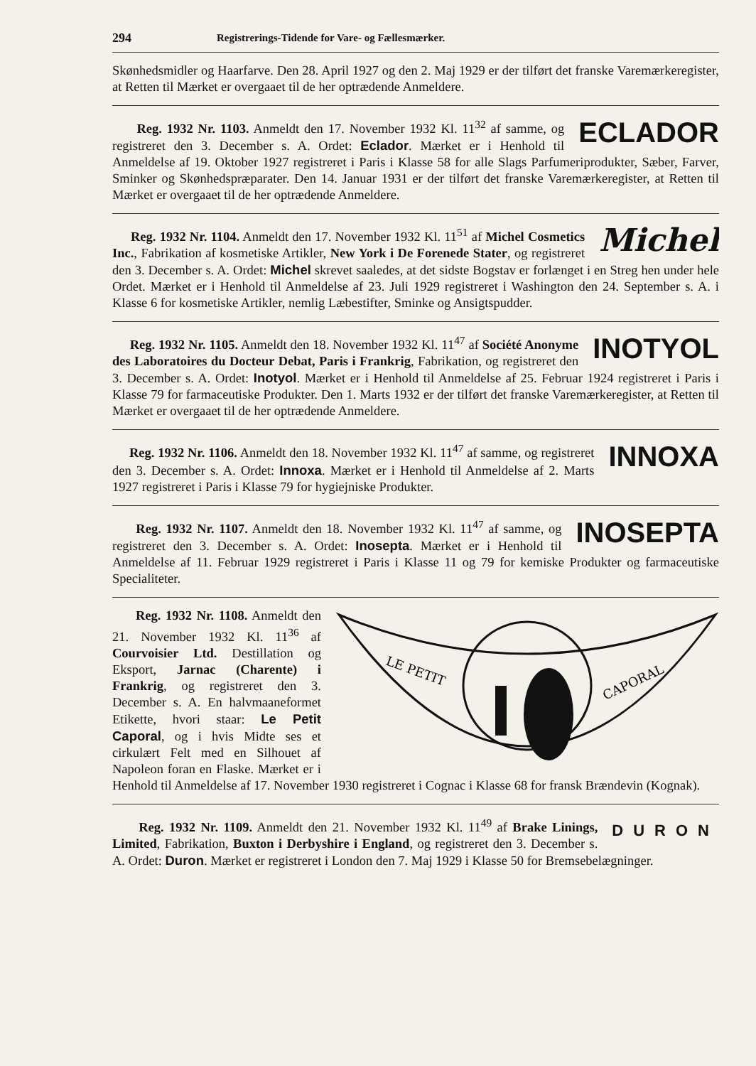294 Registrerings-Tidende for Vare- og Fællesmærker.
Skønhedsmidler og Haarfarve. Den 28. April 1927 og den 2. Maj 1929 er der tilført det franske Varemærkeregister, at Retten til Mærket er overgaaet til de her optrædende Anmeldere.
ECLADOR
Reg. 1932 Nr. 1103. Anmeldt den 17. November 1932 Kl. 11<sup>32</sup> af samme, og registreret den 3. December s. A. Ordet: Eclador. Mærket er i Henhold til Anmeldelse af 19. Oktober 1927 registreret i Paris i Klasse 58 for alle Slags Parfumeriprodukter, Sæber, Farver, Sminker og Skønhedspræparater. Den 14. Januar 1931 er der tilført det franske Varemærkeregister, at Retten til Mærket er overgaaet til de her optrædende Anmeldere.
Michel
Reg. 1932 Nr. 1104. Anmeldt den 17. November 1932 Kl. 11<sup>51</sup> af Michel Cosmetics Inc., Fabrikation af kosmetiske Artikler, New York i De Forenede Stater, og registreret den 3. December s. A. Ordet: Michel skrevet saaledes, at det sidste Bogstav er forlænget i en Streg hen under hele Ordet. Mærket er i Henhold til Anmeldelse af 23. Juli 1929 registreret i Washington den 24. September s. A. i Klasse 6 for kosmetiske Artikler, nemlig Læbestifter, Sminke og Ansigtspudder.
INOTYOL
Reg. 1932 Nr. 1105. Anmeldt den 18. November 1932 Kl. 11<sup>47</sup> af Société Anonyme des Laboratoires du Docteur Debat, Paris i Frankrig, Fabrikation, og registreret den 3. December s. A. Ordet: Inotyol. Mærket er i Henhold til Anmeldelse af 25. Februar 1924 registreret i Paris i Klasse 79 for farmaceutiske Produkter. Den 1. Marts 1932 er der tilført det franske Varemærkeregister, at Retten til Mærket er overgaaet til de her optrædende Anmeldere.
INNOXA
Reg. 1932 Nr. 1106. Anmeldt den 18. November 1932 Kl. 11<sup>47</sup> af samme, og registreret den 3. December s. A. Ordet: Innoxa. Mærket er i Henhold til Anmeldelse af 2. Marts 1927 registreret i Paris i Klasse 79 for hygiejniske Produkter.
INOSEPTA
Reg. 1932 Nr. 1107. Anmeldt den 18. November 1932 Kl. 11<sup>47</sup> af samme, og registreret den 3. December s. A. Ordet: Inosepta. Mærket er i Henhold til Anmeldelse af 11. Februar 1929 registreret i Paris i Klasse 11 og 79 for kemiske Produkter og farmaceutiske Specialiteter.
LE PETIT
CAPORAL
Reg. 1932 Nr. 1108. Anmeldt den 21. November 1932 Kl. 11<sup>36</sup> af Courvoisier Ltd. Destillation og Eksport, Jarnac (Charente) i Frankrig, og registreret den 3. December s. A. En halvmaaneformet Etikette, hvori staar: Le Petit Caporal, og i hvis Midte ses et cirkulært Felt med en Silhouet af Napoleon foran en Flaske. Mærket er i Henhold til Anmeldelse af 17. November 1930 registreret i Cognac i Klasse 68 for fransk Brændevin (Kognak).
DURON
Reg. 1932 Nr. 1109. Anmeldt den 21. November 1932 Kl. 11<sup>49</sup> af Brake Linings, Limited, Fabrikation, Buxton i Derbyshire i England, og registreret den 3. December s. A. Ordet: Duron. Mærket er registreret i London den 7. Maj 1929 i Klasse 50 for Bremsebelægninger.